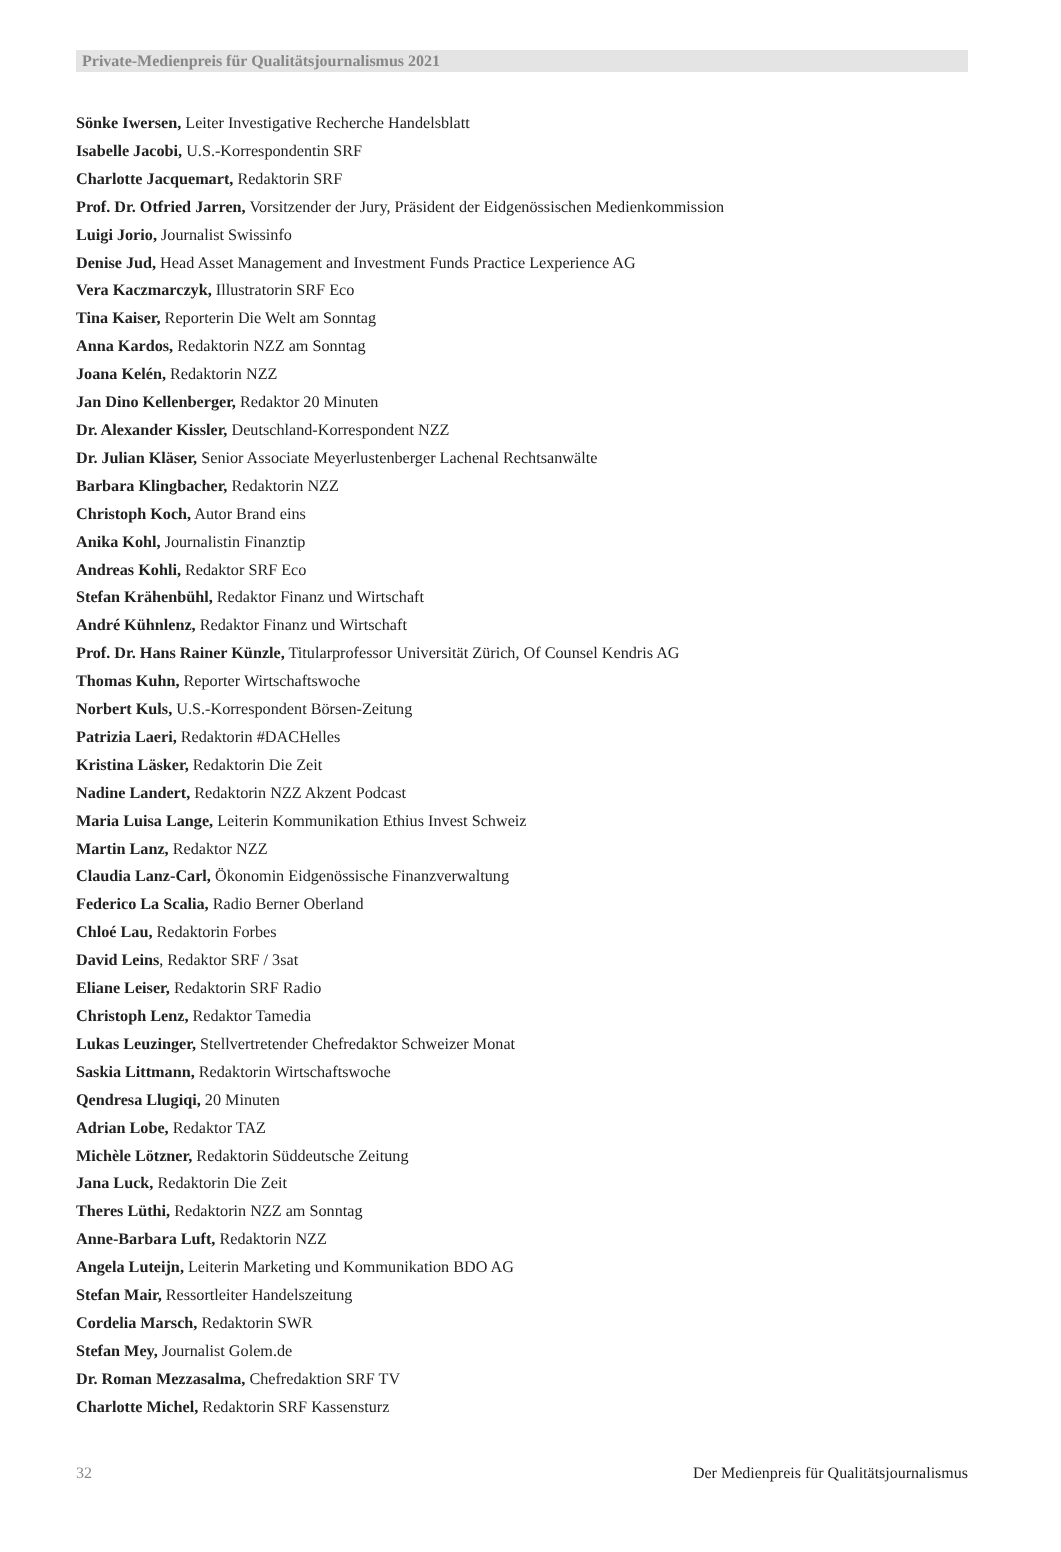Private-Medienpreis für Qualitätsjournalismus 2021
Sönke Iwersen, Leiter Investigative Recherche Handelsblatt
Isabelle Jacobi, U.S.-Korrespondentin SRF
Charlotte Jacquemart, Redaktorin SRF
Prof. Dr. Otfried Jarren, Vorsitzender der Jury, Präsident der Eidgenössischen Medienkommission
Luigi Jorio, Journalist Swissinfo
Denise Jud, Head Asset Management and Investment Funds Practice Lexperience AG
Vera Kaczmarczyk, Illustratorin SRF Eco
Tina Kaiser, Reporterin Die Welt am Sonntag
Anna Kardos, Redaktorin NZZ am Sonntag
Joana Kelén, Redaktorin NZZ
Jan Dino Kellenberger, Redaktor 20 Minuten
Dr. Alexander Kissler, Deutschland-Korrespondent NZZ
Dr. Julian Kläser, Senior Associate Meyerlustenberger Lachenal Rechtsanwälte
Barbara Klingbacher, Redaktorin NZZ
Christoph Koch, Autor Brand eins
Anika Kohl, Journalistin Finanztip
Andreas Kohli, Redaktor SRF Eco
Stefan Krähenbühl, Redaktor Finanz und Wirtschaft
André Kühnlenz, Redaktor Finanz und Wirtschaft
Prof. Dr. Hans Rainer Künzle, Titularprofessor Universität Zürich, Of Counsel Kendris AG
Thomas Kuhn, Reporter Wirtschaftswoche
Norbert Kuls, U.S.-Korrespondent Börsen-Zeitung
Patrizia Laeri, Redaktorin #DACHelles
Kristina Läsker, Redaktorin Die Zeit
Nadine Landert, Redaktorin NZZ Akzent Podcast
Maria Luisa Lange, Leiterin Kommunikation Ethius Invest Schweiz
Martin Lanz, Redaktor NZZ
Claudia Lanz-Carl, Ökonomin Eidgenössische Finanzverwaltung
Federico La Scalia, Radio Berner Oberland
Chloé Lau, Redaktorin Forbes
David Leins, Redaktor SRF / 3sat
Eliane Leiser, Redaktorin SRF Radio
Christoph Lenz, Redaktor Tamedia
Lukas Leuzinger, Stellvertretender Chefredaktor Schweizer Monat
Saskia Littmann, Redaktorin Wirtschaftswoche
Qendresa Llugiqi, 20 Minuten
Adrian Lobe, Redaktor TAZ
Michèle Lötzner, Redaktorin Süddeutsche Zeitung
Jana Luck, Redaktorin Die Zeit
Theres Lüthi, Redaktorin NZZ am Sonntag
Anne-Barbara Luft, Redaktorin NZZ
Angela Luteijn, Leiterin Marketing und Kommunikation BDO AG
Stefan Mair, Ressortleiter Handelszeitung
Cordelia Marsch, Redaktorin SWR
Stefan Mey, Journalist Golem.de
Dr. Roman Mezzasalma, Chefredaktion SRF TV
Charlotte Michel, Redaktorin SRF Kassensturz
32 Der Medienpreis für Qualitätsjournalismus